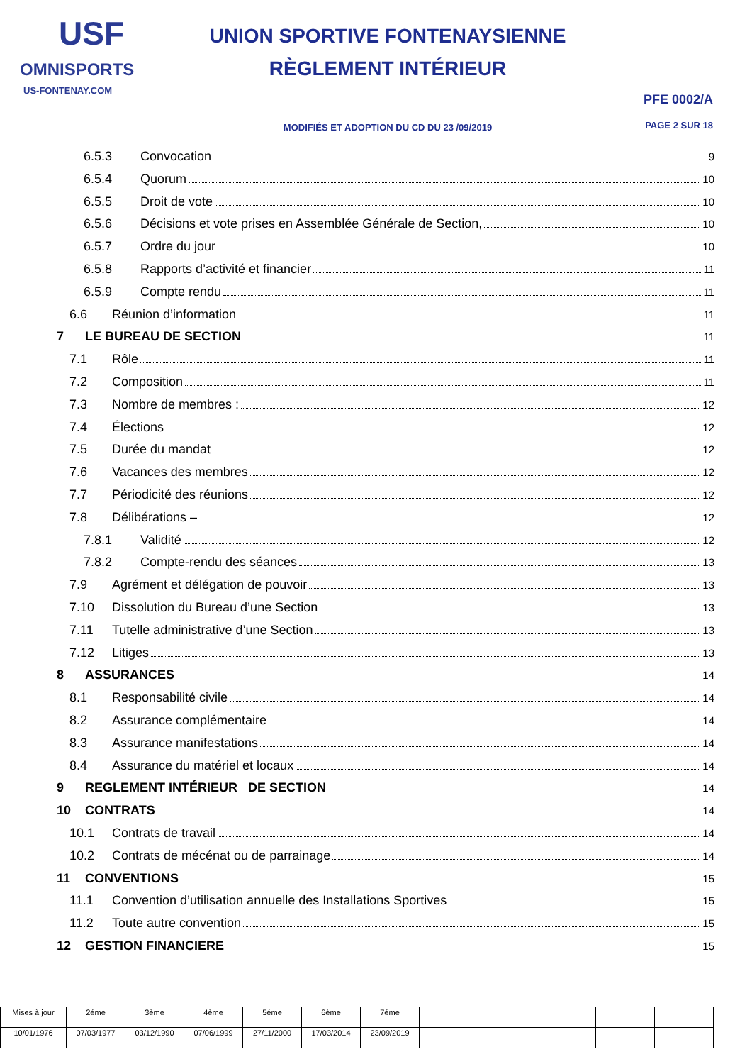USF
OMNISPORTS
US-FONTENAY.COM
UNION SPORTIVE FONTENAYSIENNE
RÈGLEMENT INTÉRIEUR
MODIFIÉS ET ADOPTION DU CD DU 23 /09/2019
PFE 0002/A
PAGE 2 SUR 18
6.5.3 Convocation 9
6.5.4 Quorum 10
6.5.5 Droit de vote 10
6.5.6 Décisions et vote prises en Assemblée Générale de Section, 10
6.5.7 Ordre du jour 10
6.5.8 Rapports d’activité et financier 11
6.5.9 Compte rendu 11
6.6 Réunion d’information 11
7 LE BUREAU DE SECTION 11
7.1 Rôle 11
7.2 Composition 11
7.3 Nombre de membres : 12
7.4 Élections 12
7.5 Durée du mandat 12
7.6 Vacances des membres 12
7.7 Périodicité des réunions 12
7.8 Délibérations – 12
7.8.1 Validité 12
7.8.2 Compte-rendu des séances 13
7.9 Agrément et délégation de pouvoir 13
7.10 Dissolution du Bureau d’une Section 13
7.11 Tutelle administrative d’une Section 13
7.12 Litiges 13
8 ASSURANCES 14
8.1 Responsabilité civile 14
8.2 Assurance complémentaire 14
8.3 Assurance manifestations 14
8.4 Assurance du matériel et locaux 14
9 REGLEMENT INTÉRIEUR DE SECTION 14
10 CONTRATS 14
10.1 Contrats de travail 14
10.2 Contrats de mécénat ou de parrainage 14
11 CONVENTIONS 15
11.1 Convention d’utilisation annuelle des Installations Sportives 15
11.2 Toute autre convention 15
12 GESTION FINANCIERE 15
| Mises à jour | 2éme | 3ème | 4ème | 5éme | 6ème | 7éme | | | | | |
| 10/01/1976 | 07/03/1977 | 03/12/1990 | 07/06/1999 | 27/11/2000 | 17/03/2014 | 23/09/2019 | | | | | |